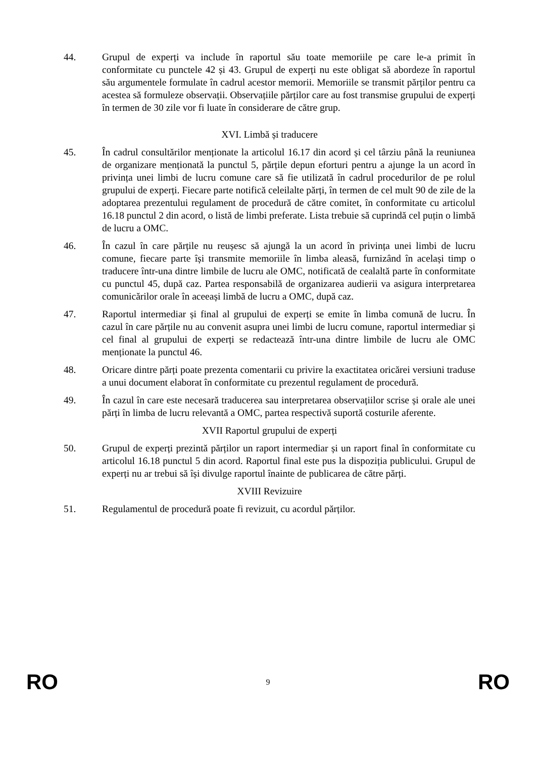44. Grupul de experți va include în raportul său toate memoriile pe care le-a primit în conformitate cu punctele 42 și 43. Grupul de experți nu este obligat să abordeze în raportul său argumentele formulate în cadrul acestor memorii. Memoriile se transmit părților pentru ca acestea să formuleze observații. Observațiile părților care au fost transmise grupului de experți în termen de 30 zile vor fi luate în considerare de către grup.
XVI. Limbă și traducere
45. În cadrul consultărilor menționate la articolul 16.17 din acord și cel târziu până la reuniunea de organizare menționată la punctul 5, părțile depun eforturi pentru a ajunge la un acord în privința unei limbi de lucru comune care să fie utilizată în cadrul procedurilor de pe rolul grupului de experți. Fiecare parte notifică celeilalte părți, în termen de cel mult 90 de zile de la adoptarea prezentului regulament de procedură de către comitet, în conformitate cu articolul 16.18 punctul 2 din acord, o listă de limbi preferate. Lista trebuie să cuprindă cel puțin o limbă de lucru a OMC.
46. În cazul în care părțile nu reușesc să ajungă la un acord în privința unei limbi de lucru comune, fiecare parte își transmite memoriile în limba aleasă, furnizând în același timp o traducere într-una dintre limbile de lucru ale OMC, notificată de cealaltă parte în conformitate cu punctul 45, după caz. Partea responsabilă de organizarea audierii va asigura interpretarea comunicărilor orale în aceeași limbă de lucru a OMC, după caz.
47. Raportul intermediar și final al grupului de experți se emite în limba comună de lucru. În cazul în care părțile nu au convenit asupra unei limbi de lucru comune, raportul intermediar și cel final al grupului de experți se redactează într-una dintre limbile de lucru ale OMC menționate la punctul 46.
48. Oricare dintre părți poate prezenta comentarii cu privire la exactitatea oricărei versiuni traduse a unui document elaborat în conformitate cu prezentul regulament de procedură.
49. În cazul în care este necesară traducerea sau interpretarea observațiilor scrise și orale ale unei părți în limba de lucru relevantă a OMC, partea respectivă suportă costurile aferente.
XVII Raportul grupului de experți
50. Grupul de experți prezintă părților un raport intermediar și un raport final în conformitate cu articolul 16.18 punctul 5 din acord. Raportul final este pus la dispoziția publicului. Grupul de experți nu ar trebui să își divulge raportul înainte de publicarea de către părți.
XVIII Revizuire
51. Regulamentul de procedură poate fi revizuit, cu acordul părților.
RO 9 RO